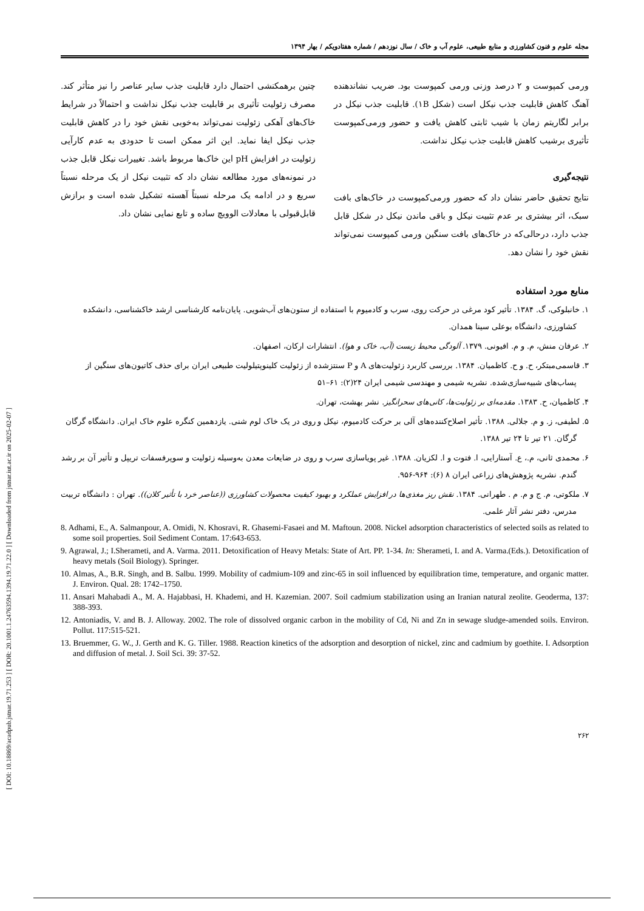[ DOI: 10.18869/acadpub.jstnar.19.71.253 ] [ DOR: 20.1001.1.24763594.1394.19.71.22.0 ] [ Downloaded from jstnar.iut.ac.ir on 2025-02-07 ]
مجله علوم و فنون کشاورزی و منابع طبیعی، علوم آب و خاک / سال نوزدهم / شماره هفتادویکم / بهار ۱۳۹۴
ورمی کمپوست و ۲ درصد وزنی ورمی کمپوست بود. ضریب نشاندهنده آهنگ کاهش قابلیت جذب نیکل است (شکل ۱B). قابلیت جذب نیکل در برابر لگاریتم زمان با شیب ثابتی کاهش یافت و حضور ورمی‌کمپوست تأثیری برشیب کاهش قابلیت جذب نیکل نداشت.
نتیجه‌گیری
نتایج تحقیق حاضر نشان داد که حضور ورمی‌کمپوست در خاک‌های بافت سبک، اثر بیشتری بر عدم تثبیت نیکل و باقی ماندن نیکل در شکل قابل جذب دارد، درحالی‌که در خاک‌های بافت سنگین ورمی کمپوست نمی‌تواند نقش خود را نشان دهد.
چنین برهمکنشی احتمال دارد قابلیت جذب سایر عناصر را نیز متأثر کند. مصرف زئولیت تأثیری بر قابلیت جذب نیکل نداشت و احتمالاً در شرایط خاک‌های آهکی زئولیت نمی‌تواند به‌خوبی نقش خود را در کاهش قابلیت جذب نیکل ایفا نماید. این اثر ممکن است تا حدودی به عدم کارآیی زئولیت در افزایش pH این خاک‌ها مربوط باشد. تغییرات نیکل قابل جذب در نمونه‌های مورد مطالعه نشان داد که تثبیت نیکل از یک مرحله نسبتاً سریع و در ادامه یک مرحله نسبتاً آهسته تشکیل شده است و برازش قابل‌قبولی با معادلات الوویچ ساده و تابع نمایی نشان داد.
منابع مورد استفاده
۱. خانبلوکی، گ. ۱۳۸۴. تأثیر کود مرغی در حرکت روی، سرب و کادمیوم با استفاده از ستون‌های آب‌شویی. پایان‌نامه کارشناسی ارشد خاکشناسی، دانشکده کشاورزی، دانشگاه بوعلی سینا همدان.
۲. عرفان منش، م. و م. افیونی. ۱۳۷۹. آلودگی محیط زیست (آب، خاک و هوا). انتشارات ارکان، اصفهان.
۳. قاسمی‌مبتکر، ح. و ح. کاظمیان. ۱۳۸۴. بررسی کاربرد زئولیت‌های A و P سنتزشده از زئولیت کلینوپتیلولیت طبیعی ایران برای حذف کاتیون‌های سنگین از پساب‌های شبیه‌سازی‌شده. نشریه شیمی و مهندسی شیمی ایران ۲۴(۲): ۶۱–۵۱
۴. کاظمیان، ح. ۱۳۸۳. مقدمه‌ای بر زئولیت‌ها، کانی‌های سحرانگیز. نشر بهشت، تهران.
۵. لطیفی، ز. و م. جلالی. ۱۳۸۸. تأثیر اصلاح‌کننده‌های آلی بر حرکت کادمیوم، نیکل و روی در یک خاک لوم شنی. یازدهمین کنگره علوم خاک ایران. دانشگاه گرگان گرگان. ۲۱ تیر تا ۲۴ تیر ۱۳۸۸.
۶. محمدی ثانی، م.، ع. آستارایی، ا. فتوت و ا. لکزیان. ۱۳۸۸. غیر پویاسازی سرب و روی در ضایعات معدن به‌وسیله زئولیت و سوپرفسفات تریپل و تأثیر آن بر رشد گندم. نشریه پژوهش‌های زراعی ایران ۸ (۶): ۹۶۴-۹۵۶.
۷. ملکوتی، م. ج و م. م . طهرانی. ۱۳۸۴. نقش ریز مغذی‌ها در افزایش عملکرد و بهبود کیفیت محصولات کشاورزی ((عناصر خرد با تأثیر کلان)). تهران : دانشگاه تربیت مدرس، دفتر نشر آثار علمی.
8. Adhami, E., A. Salmanpour, A. Omidi, N. Khosravi, R. Ghasemi-Fasaei and M. Maftoun. 2008. Nickel adsorption characteristics of selected soils as related to some soil properties. Soil Sediment Contam. 17:643-653.
9. Agrawal, J.; I.Sherameti, and A. Varma. 2011. Detoxification of Heavy Metals: State of Art. PP. 1-34. In: Sherameti, I. and A. Varma.(Eds.). Detoxification of heavy metals (Soil Biology). Springer.
10. Almas, A., B.R. Singh, and B. Salbu. 1999. Mobility of cadmium-109 and zinc-65 in soil influenced by equilibration time, temperature, and organic matter. J. Environ. Qual. 28: 1742–1750.
11. Ansari Mahabadi A., M. A. Hajabbasi, H. Khademi, and H. Kazemian. 2007. Soil cadmium stabilization using an Iranian natural zeolite. Geoderma, 137: 388-393.
12. Antoniadis, V. and B. J. Alloway. 2002. The role of dissolved organic carbon in the mobility of Cd, Ni and Zn in sewage sludge-amended soils. Environ. Pollut. 117:515-521.
13. Bruemmer, G. W., J. Gerth and K. G. Tiller. 1988. Reaction kinetics of the adsorption and desorption of nickel, zinc and cadmium by goethite. I. Adsorption and diffusion of metal. J. Soil Sci. 39: 37-52.
۲۶۲